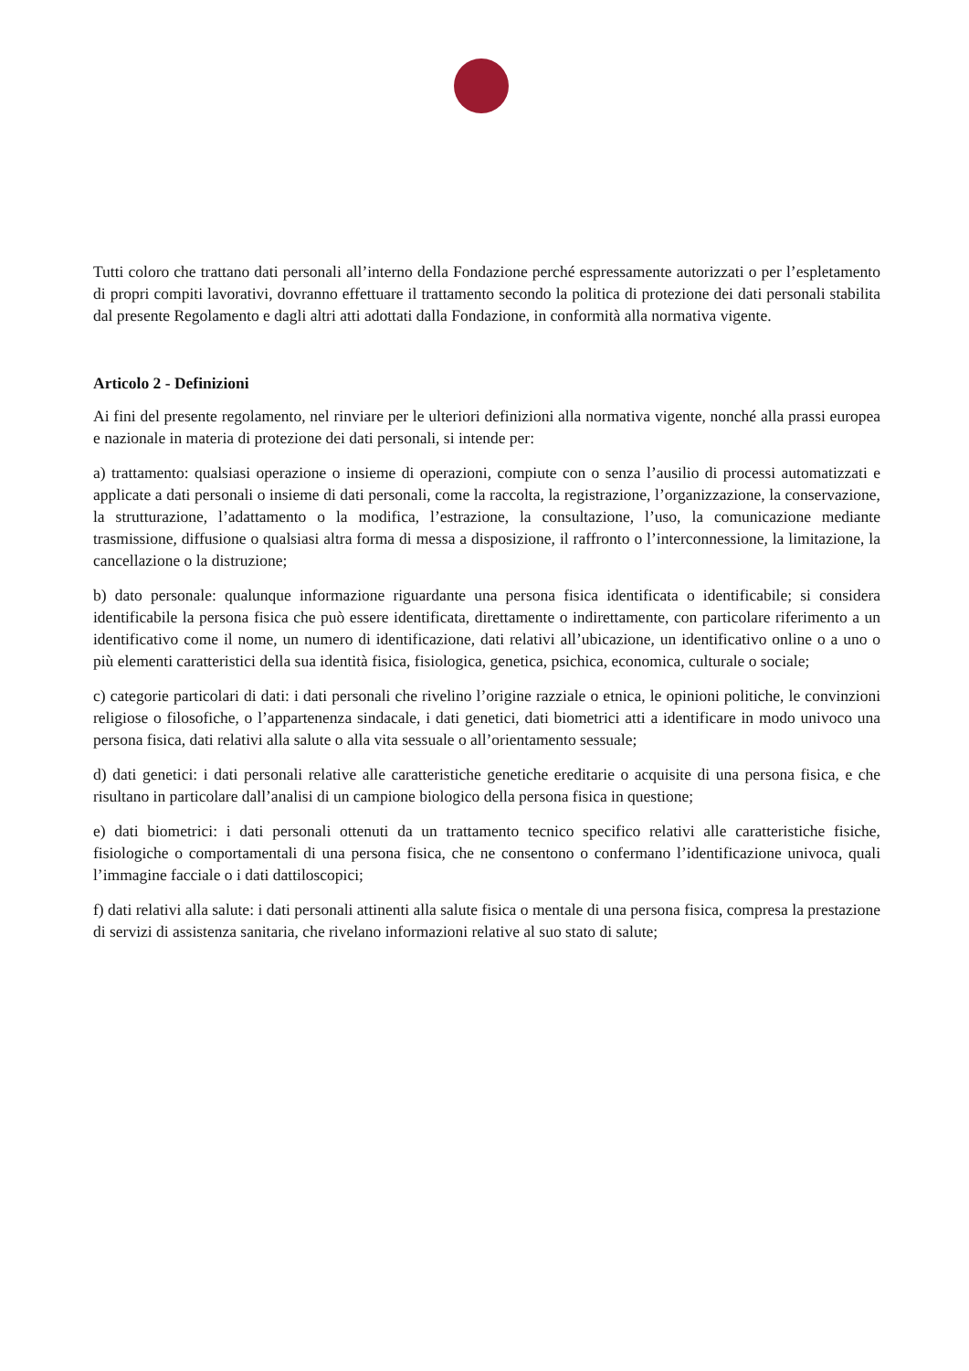Tutti coloro che trattano dati personali all’interno della Fondazione perché espressamente autorizzati o per l’espletamento di propri compiti lavorativi, dovranno effettuare il trattamento secondo la politica di protezione dei dati personali stabilita dal presente Regolamento e dagli altri atti adottati dalla Fondazione, in conformità alla normativa vigente.
Articolo 2 - Definizioni
Ai fini del presente regolamento, nel rinviare per le ulteriori definizioni alla normativa vigente, nonché alla prassi europea e nazionale in materia di protezione dei dati personali, si intende per:
a) trattamento: qualsiasi operazione o insieme di operazioni, compiute con o senza l’ausilio di processi automatizzati e applicate a dati personali o insieme di dati personali, come la raccolta, la registrazione, l’organizzazione, la conservazione, la strutturazione, l’adattamento o la modifica, l’estrazione, la consultazione, l’uso, la comunicazione mediante trasmissione, diffusione o qualsiasi altra forma di messa a disposizione, il raffronto o l’interconnessione, la limitazione, la cancellazione o la distruzione;
b) dato personale: qualunque informazione riguardante una persona fisica identificata o identificabile; si considera identificabile la persona fisica che può essere identificata, direttamente o indirettamente, con particolare riferimento a un identificativo come il nome, un numero di identificazione, dati relativi all’ubicazione, un identificativo online o a uno o più elementi caratteristici della sua identità fisica, fisiologica, genetica, psichica, economica, culturale o sociale;
c) categorie particolari di dati: i dati personali che rivelino l’origine razziale o etnica, le opinioni politiche, le convinzioni religiose o filosofiche, o l’appartenenza sindacale, i dati genetici, dati biometrici atti a identificare in modo univoco una persona fisica, dati relativi alla salute o alla vita sessuale o all’orientamento sessuale;
d) dati genetici: i dati personali relative alle caratteristiche genetiche ereditarie o acquisite di una persona fisica, e che risultano in particolare dall’analisi di un campione biologico della persona fisica in questione;
e) dati biometrici: i dati personali ottenuti da un trattamento tecnico specifico relativi alle caratteristiche fisiche, fisiologiche o comportamentali di una persona fisica, che ne consentono o confermano l’identificazione univoca, quali l’immagine facciale o i dati dattiloscopici;
f) dati relativi alla salute: i dati personali attinenti alla salute fisica o mentale di una persona fisica, compresa la prestazione di servizi di assistenza sanitaria, che rivelano informazioni relative al suo stato di salute;